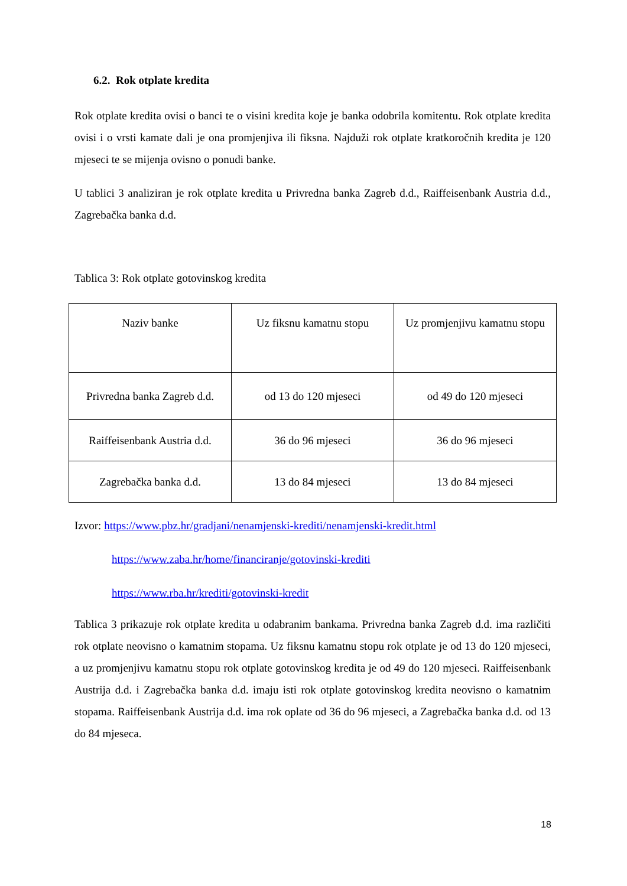6.2. Rok otplate kredita
Rok otplate kredita ovisi o banci te o visini kredita koje je banka odobrila komitentu. Rok otplate kredita ovisi i o vrsti kamate dali je ona promjenjiva ili fiksna. Najduži rok otplate kratkoročnih kredita je 120 mjeseci te se mijenja ovisno o ponudi banke.
U tablici 3 analiziran je rok otplate kredita u Privredna banka Zagreb d.d., Raiffeisenbank Austria d.d., Zagrebačka banka d.d.
Tablica 3: Rok otplate gotovinskog kredita
| Naziv banke | Uz fiksnu kamatnu stopu | Uz promjenjivu kamatnu stopu |
| Privredna banka Zagreb d.d. | od 13 do 120 mjeseci | od 49 do 120 mjeseci |
| Raiffeisenbank Austria d.d. | 36 do 96 mjeseci | 36 do 96 mjeseci |
| Zagrebačka banka d.d. | 13 do 84 mjeseci | 13 do 84 mjeseci |
Izvor: https://www.pbz.hr/gradjani/nenamjenski-krediti/nenamjenski-kredit.html
https://www.zaba.hr/home/financiranje/gotovinski-krediti
https://www.rba.hr/krediti/gotovinski-kredit
Tablica 3 prikazuje rok otplate kredita u odabranim bankama. Privredna banka Zagreb d.d. ima različiti rok otplate neovisno o kamatnim stopama. Uz fiksnu kamatnu stopu rok otplate je od 13 do 120 mjeseci, a uz promjenjivu kamatnu stopu rok otplate gotovinskog kredita je od 49 do 120 mjeseci. Raiffeisenbank Austrija d.d. i Zagrebačka banka d.d. imaju isti rok otplate gotovinskog kredita neovisno o kamatnim stopama. Raiffeisenbank Austrija d.d. ima rok oplate od 36 do 96 mjeseci, a Zagrebačka banka d.d. od 13 do 84 mjeseca.
18